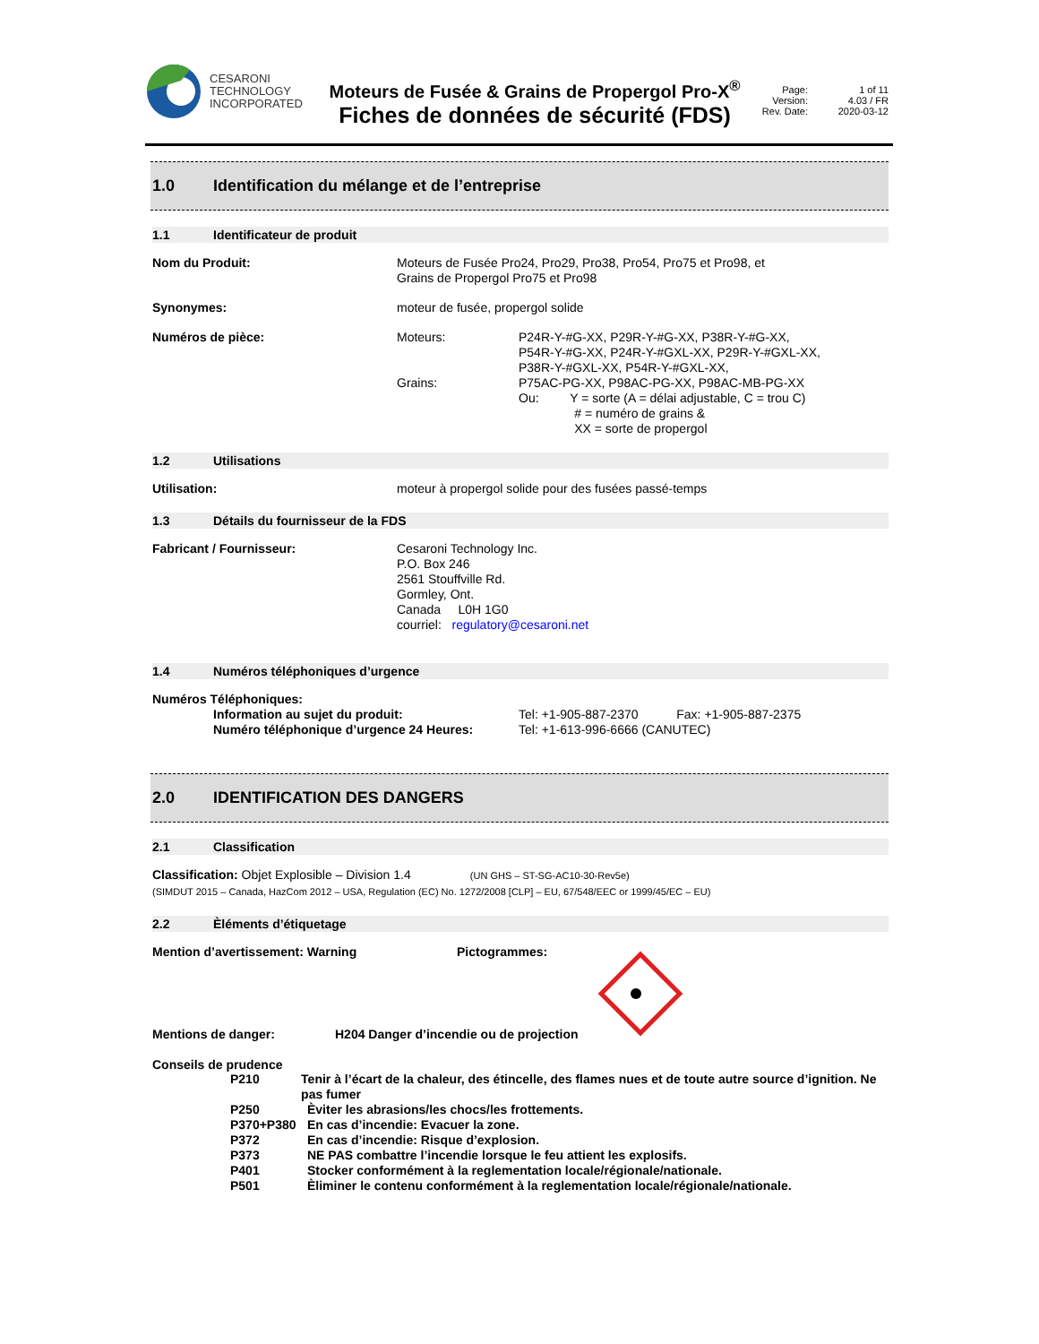CESARONI
TECHNOLOGY
INCORPORATED
Moteurs de Fusée & Grains de Propergol Pro-X<sup>®</sup>
Fiches de données de sécurité (FDS)
Page: 1 of 11 Version: 4.03 / FR Rev. Date: 2020-03-12
1.0 Identification du mélange et de l’entreprise
1.1 Identificateur de produit
Nom du Produit: Moteurs de Fusée Pro24, Pro29, Pro38, Pro54, Pro75 et Pro98, et
Grains de Propergol Pro75 et Pro98
Synonymes: moteur de fusée, propergol solide
Numéros de pièce: Moteurs:
Grains:
P24R-Y-#G-XX, P29R-Y-#G-XX, P38R-Y-#G-XX,
P54R-Y-#G-XX, P24R-Y-#GXL-XX, P29R-Y-#GXL-XX,
P38R-Y-#GXL-XX, P54R-Y-#GXL-XX,
P75AC-PG-XX, P98AC-PG-XX, P98AC-MB-PG-XX
Ou: Y = sorte (A = délai adjustable, C = trou C)
# = numéro de grains &
XX = sorte de propergol
1.2 Utilisations
Utilisation: moteur à propergol solide pour des fusées passé-temps
1.3 Détails du fournisseur de la FDS
Fabricant / Fournisseur: Cesaroni Technology Inc.
P.O. Box 246
2561 Stouffville Rd.
Gormley, Ont.
Canada L0H 1G0
courriel: regulatory@cesaroni.net
1.4 Numéros téléphoniques d’urgence
Numéros Téléphoniques:
Information au sujet du produit:
Numéro téléphonique d’urgence 24 Heures:
Tel: +1-905-887-2370 Fax: +1-905-887-2375
Tel: +1-613-996-6666 (CANUTEC)
2.0 IDENTIFICATION DES DANGERS
2.1 Classification
Classification: Objet Explosible – Division 1.4 (UN GHS – ST-SG-AC10-30-Rev5e)
(SIMDUT 2015 – Canada, HazCom 2012 – USA, Regulation (EC) No. 1272/2008 [CLP] – EU, 67/548/EEC or 1999/45/EC – EU)
2.2 Èléments d’étiquetage
Mention d’avertissement: Warning Pictogrammes:
Mentions de danger: H204 Danger d’incendie ou de projection
Conseils de prudence
P210 Tenir à l’écart de la chaleur, des étincelle, des flames nues et de toute autre source d’ignition. Ne pas fumer
P250 Èviter les abrasions/les chocs/les frottements.
P370+P380 En cas d’incendie: Evacuer la zone.
P372 En cas d’incendie: Risque d’explosion.
P373 NE PAS combattre l’incendie lorsque le feu attient les explosifs.
P401 Stocker conformément à la reglementation locale/régionale/nationale.
P501 Èliminer le contenu conformément à la reglementation locale/régionale/nationale.